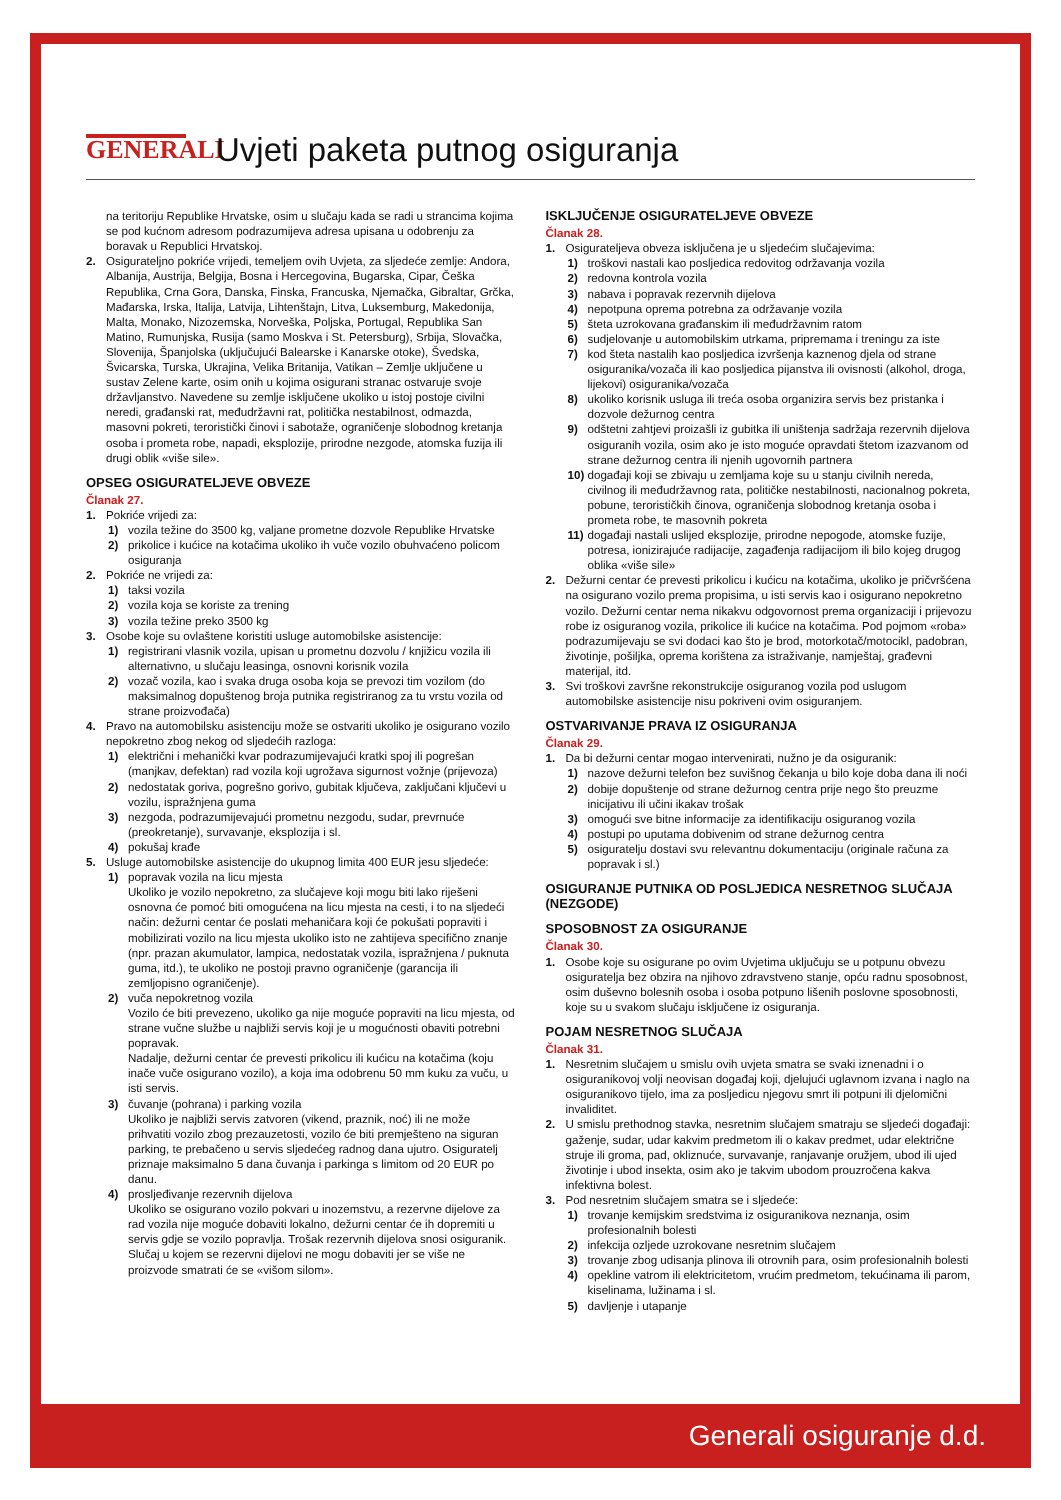GENERALI
Uvjeti paketa putnog osiguranja
na teritoriju Republike Hrvatske, osim u slučaju kada se radi u strancima kojima se pod kućnom adresom podrazumijeva adresa upisana u odobrenju za boravak u Republici Hrvatskoj.
2. Osigurateljno pokriće vrijedi, temeljem ovih Uvjeta, za sljedeće zemlje: Andora, Albanija, Austrija, Belgija, Bosna i Hercegovina, Bugarska, Cipar, Češka Republika, Crna Gora, Danska, Finska, Francuska, Njemačka, Gibraltar, Grčka, Mađarska, Irska, Italija, Latvija, Lihtenštajn, Litva, Luksemburg, Makedonija, Malta, Monako, Nizozemska, Norveška, Poljska, Portugal, Republika San Matino, Rumunjska, Rusija (samo Moskva i St. Petersburg), Srbija, Slovačka, Slovenija, Španjolska (uključujući Balearske i Kanarske otoke), Švedska, Švicarska, Turska, Ukrajina, Velika Britanija, Vatikan – Zemlje uključene u sustav Zelene karte, osim onih u kojima osigurani stranac ostvaruje svoje državljanstvo. Navedene su zemlje isključene ukoliko u istoj postoje civilni neredi, građanski rat, međudržavni rat, politička nestabilnost, odmazda, masovni pokreti, teroristički činovi i sabotaže, ograničenje slobodnog kretanja osoba i prometa robe, napadi, eksplozije, prirodne nezgode, atomska fuzija ili drugi oblik «više sile».
OPSEG OSIGURATELJEVE OBVEZE
Članak 27.
1. Pokriće vrijedi za:
1) vozila težine do 3500 kg, valjane prometne dozvole Republike Hrvatske
2) prikolice i kućice na kotačima ukoliko ih vuče vozilo obuhvaćeno policom osiguranja
2. Pokriće ne vrijedi za:
1) taksi vozila
2) vozila koja se koriste za trening
3) vozila težine preko 3500 kg
3. Osobe koje su ovlaštene koristiti usluge automobilske asistencije:
1) registrirani vlasnik vozila, upisan u prometnu dozvolu / knjižicu vozila ili alternativno, u slučaju leasinga, osnovni korisnik vozila
2) vozač vozila, kao i svaka druga osoba koja se prevozi tim vozilom (do maksimalnog dopuštenog broja putnika registriranog za tu vrstu vozila od strane proizvođača)
4. Pravo na automobilsku asistenciju može se ostvariti ukoliko je osigurano vozilo nepokretno zbog nekog od sljedećih razloga:
1) električni i mehanički kvar podrazumijevajući kratki spoj ili pogrešan (manjkav, defektan) rad vozila koji ugrožava sigurnost vožnje (prijevoza)
2) nedostatak goriva, pogrešno gorivo, gubitak ključeva, zaključani ključevi u vozilu, ispražnjena guma
3) nezgoda, podrazumijevajući prometnu nezgodu, sudar, prevrnuće (preokretanje), survavanje, eksplozija i sl.
4) pokušaj krađe
5. Usluge automobilske asistencije do ukupnog limita 400 EUR jesu sljedeće:
1) popravak vozila na licu mjesta
Ukoliko je vozilo nepokretno, za slučajeve koji mogu biti lako riješeni osnovna će pomoć biti omogućena na licu mjesta na cesti, i to na sljedeći način: dežurni centar će poslati mehaničara koji će pokušati popraviti i mobilizirati vozilo na licu mjesta ukoliko isto ne zahtijeva specifično znanje (npr. prazan akumulator, lampica, nedostatak vozila, ispražnjena / puknuta guma, itd.), te ukoliko ne postoji pravno ograničenje (garancija ili zemljopisno ograničenje).
2) vuča nepokretnog vozila
Vozilo će biti prevezeno, ukoliko ga nije moguće popraviti na licu mjesta, od strane vučne službe u najbliži servis koji je u mogućnosti obaviti potrebni popravak.
Nadalje, dežurni centar će prevesti prikolicu ili kućicu na kotačima (koju inače vuče osigurano vozilo), a koja ima odobrenu 50 mm kuku za vuču, u isti servis.
3) čuvanje (pohrana) i parking vozila
Ukoliko je najbliži servis zatvoren (vikend, praznik, noć) ili ne može prihvatiti vozilo zbog prezauzetosti, vozilo će biti premješteno na siguran parking, te prebačeno u servis sljedećeg radnog dana ujutro. Osiguratelj priznaje maksimalno 5 dana čuvanja i parkinga s limitom od 20 EUR po danu.
4) prosljeđivanje rezervnih dijelova
Ukoliko se osigurano vozilo pokvari u inozemstvu, a rezervne dijelove za rad vozila nije moguće dobaviti lokalno, dežurni centar će ih dopremiti u servis gdje se vozilo popravlja. Trošak rezervnih dijelova snosi osiguranik. Slučaj u kojem se rezervni dijelovi ne mogu dobaviti jer se više ne proizvode smatrati će se «višom silom».
ISKLJUČENJE OSIGURATELJEVE OBVEZE
Članak 28.
1. Osigurateljeva obveza isključena je u sljedećim slučajevima:
1) troškovi nastali kao posljedica redovitog održavanja vozila
2) redovna kontrola vozila
3) nabava i popravak rezervnih dijelova
4) nepotpuna oprema potrebna za održavanje vozila
5) šteta uzrokovana građanskim ili međudržavnim ratom
6) sudjelovanje u automobilskim utrkama, pripremama i treningu za iste
7) kod šteta nastalih kao posljedica izvršenja kaznenog djela od strane osiguranika/vozača ili kao posljedica pijanstva ili ovisnosti (alkohol, droga, lijekovi) osiguranika/vozača
8) ukoliko korisnik usluga ili treća osoba organizira servis bez pristanka i dozvole dežurnog centra
9) odštetni zahtjevi proizašli iz gubitka ili uništenja sadržaja rezervnih dijelova osiguranih vozila, osim ako je isto moguće opravdati štetom izazvanom od strane dežurnog centra ili njenih ugovornih partnera
10) događaji koji se zbivaju u zemljama koje su u stanju civilnih nereda, civilnog ili međudržavnog rata, političke nestabilnosti, nacionalnog pokreta, pobune, terorističkih činova, ograničenja slobodnog kretanja osoba i prometa robe, te masovnih pokreta
11) događaji nastali uslijed eksplozije, prirodne nepogode, atomske fuzije, potresa, ionizirajuće radijacije, zagađenja radijacijom ili bilo kojeg drugog oblika «više sile»
2. Dežurni centar će prevesti prikolicu i kućicu na kotačima, ukoliko je pričvršćena na osigurano vozilo prema propisima, u isti servis kao i osigurano nepokretno vozilo. Dežurni centar nema nikakvu odgovornost prema organizaciji i prijevozu robe iz osiguranog vozila, prikolice ili kućice na kotačima. Pod pojmom «roba» podrazumijevaju se svi dodaci kao što je brod, motorkotač/motocikl, padobran, životinje, pošiljka, oprema korištena za istraživanje, namještaj, građevni materijal, itd.
3. Svi troškovi završne rekonstrukcije osiguranog vozila pod uslugom automobilske asistencije nisu pokriveni ovim osiguranjem.
OSTVARIVANJE PRAVA IZ OSIGURANJA
Članak 29.
1. Da bi dežurni centar mogao intervenirati, nužno je da osiguranik:
1) nazove dežurni telefon bez suvišnog čekanja u bilo koje doba dana ili noći
2) dobije dopuštenje od strane dežurnog centra prije nego što preuzme inicijativu ili učini ikakav trošak
3) omogući sve bitne informacije za identifikaciju osiguranog vozila
4) postupi po uputama dobivenim od strane dežurnog centra
5) osiguratelju dostavi svu relevantnu dokumentaciju (originale računa za popravak i sl.)
OSIGURANJE PUTNIKA OD POSLJEDICA NESRETNOG SLUČAJA (NEZGODE)
SPOSOBNOST ZA OSIGURANJE
Članak 30.
1. Osobe koje su osigurane po ovim Uvjetima uključuju se u potpunu obvezu osiguratelja bez obzira na njihovo zdravstveno stanje, opću radnu sposobnost, osim duševno bolesnih osoba i osoba potpuno lišenih poslovne sposobnosti, koje su u svakom slučaju isključene iz osiguranja.
POJAM NESRETNOG SLUČAJA
Članak 31.
1. Nesretnim slučajem u smislu ovih uvjeta smatra se svaki iznenadni i o osiguranikovoj volji neovisan događaj koji, djelujući uglavnom izvana i naglo na osiguranikovo tijelo, ima za posljedicu njegovu smrt ili potpuni ili djelomični invaliditet.
2. U smislu prethodnog stavka, nesretnim slučajem smatraju se sljedeći događaji: gaženje, sudar, udar kakvim predmetom ili o kakav predmet, udar električne struje ili groma, pad, okliznuće, survavanje, ranjavanje oružjem, ubod ili ujed životinje i ubod insekta, osim ako je takvim ubodom prouzročena kakva infektivna bolest.
3. Pod nesretnim slučajem smatra se i sljedeće:
1) trovanje kemijskim sredstvima iz osiguranikova neznanja, osim profesionalnih bolesti
2) infekcija ozljede uzrokovane nesretnim slučajem
3) trovanje zbog udisanja plinova ili otrovnih para, osim profesionalnih bolesti
4) opekline vatrom ili elektricitetom, vrućim predmetom, tekućinama ili parom, kiselinama, lužinama i sl.
5) davljenje i utapanje
Generali osiguranje d.d.